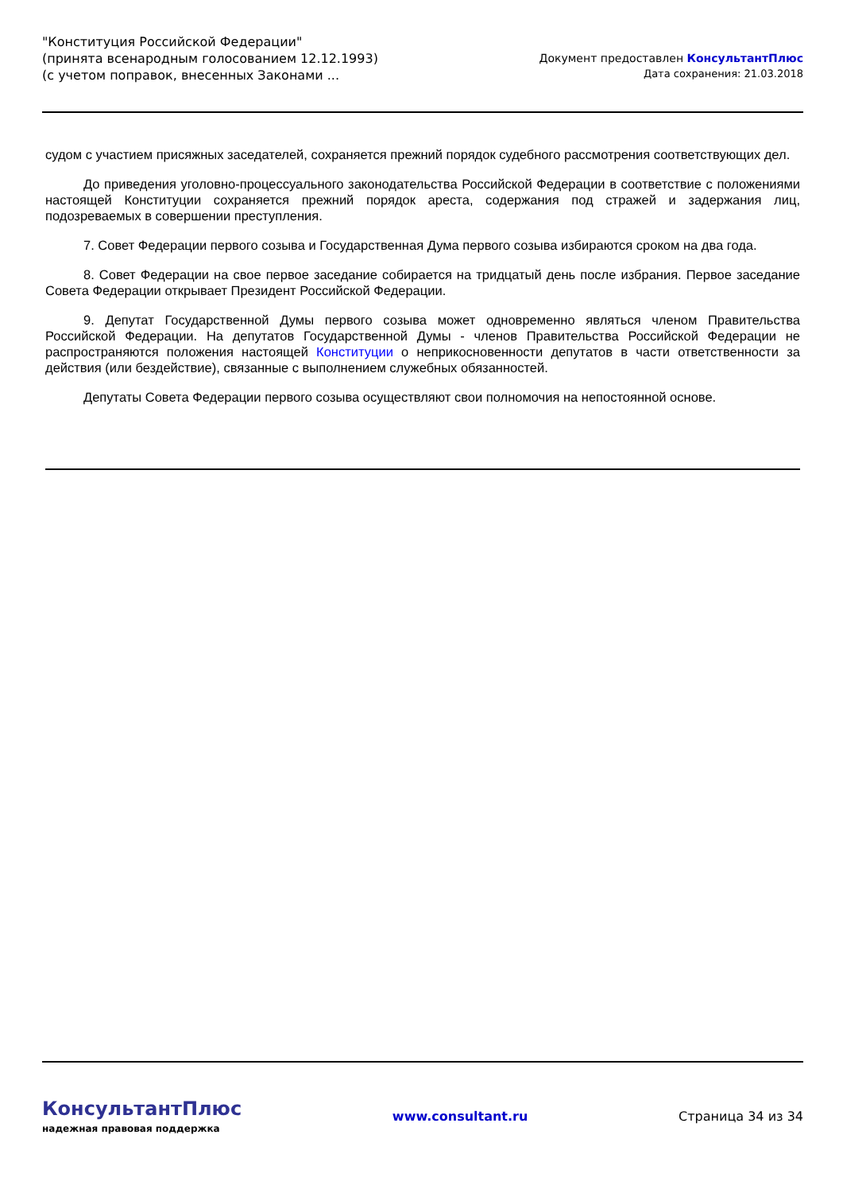"Конституция Российской Федерации"
(принята всенародным голосованием 12.12.1993)
(с учетом поправок, внесенных Законами ...
Документ предоставлен КонсультантПлюс
Дата сохранения: 21.03.2018
судом с участием присяжных заседателей, сохраняется прежний порядок судебного рассмотрения соответствующих дел.
До приведения уголовно-процессуального законодательства Российской Федерации в соответствие с положениями настоящей Конституции сохраняется прежний порядок ареста, содержания под стражей и задержания лиц, подозреваемых в совершении преступления.
7. Совет Федерации первого созыва и Государственная Дума первого созыва избираются сроком на два года.
8. Совет Федерации на свое первое заседание собирается на тридцатый день после избрания. Первое заседание Совета Федерации открывает Президент Российской Федерации.
9. Депутат Государственной Думы первого созыва может одновременно являться членом Правительства Российской Федерации. На депутатов Государственной Думы - членов Правительства Российской Федерации не распространяются положения настоящей Конституции о неприкосновенности депутатов в части ответственности за действия (или бездействие), связанные с выполнением служебных обязанностей.
Депутаты Совета Федерации первого созыва осуществляют свои полномочия на непостоянной основе.
КонсультантПлюс
надежная правовая поддержка
www.consultant.ru Страница 34 из 34